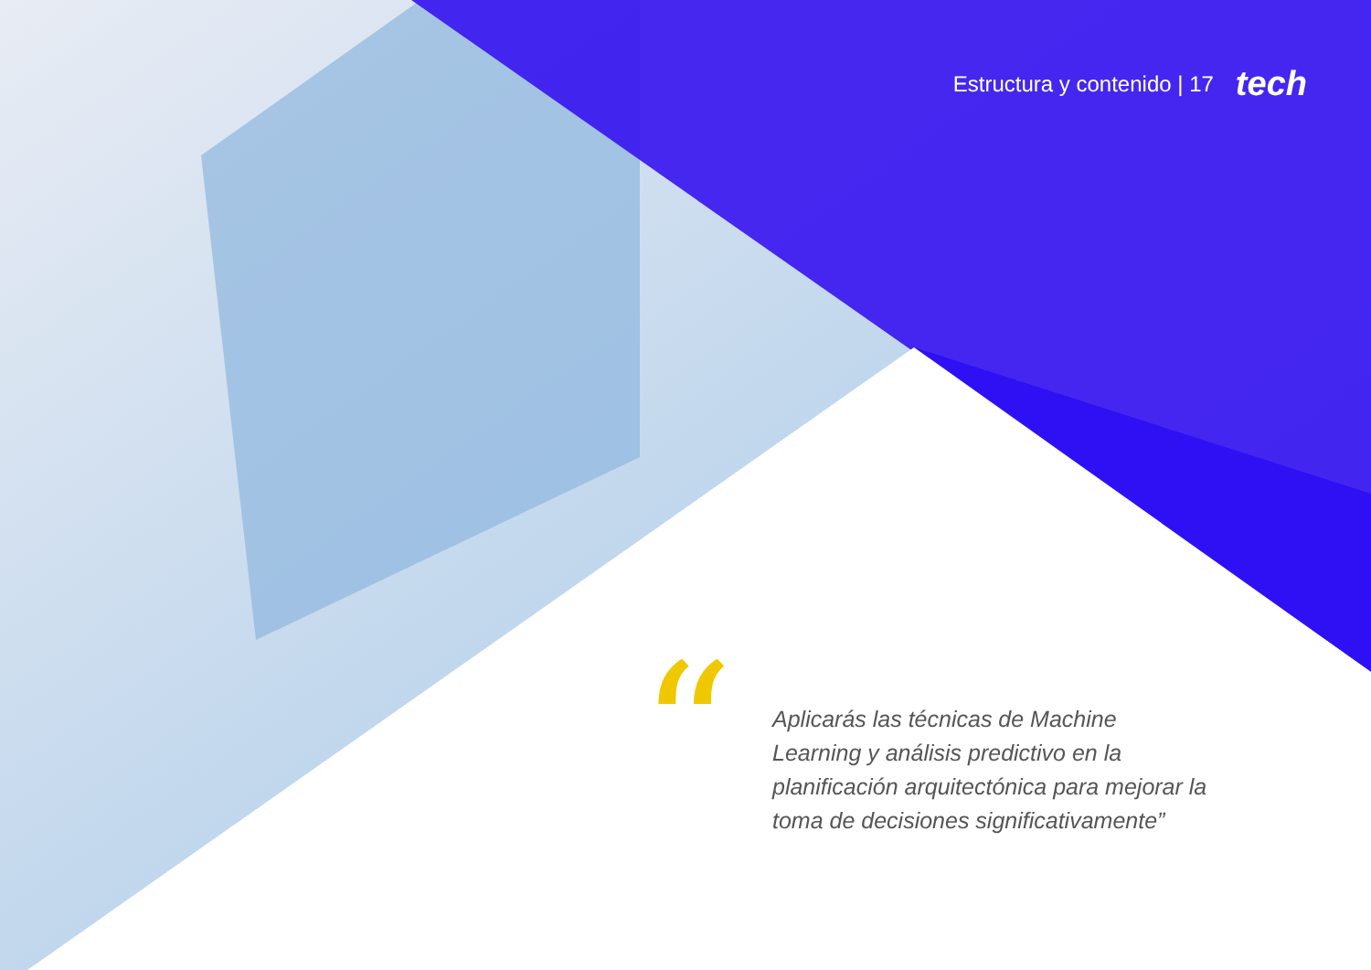Estructura y contenido | 17 tech
“
Aplicarás las técnicas de Machine Learning y análisis predictivo en la planificación arquitectónica para mejorar la toma de decisiones significativamente”